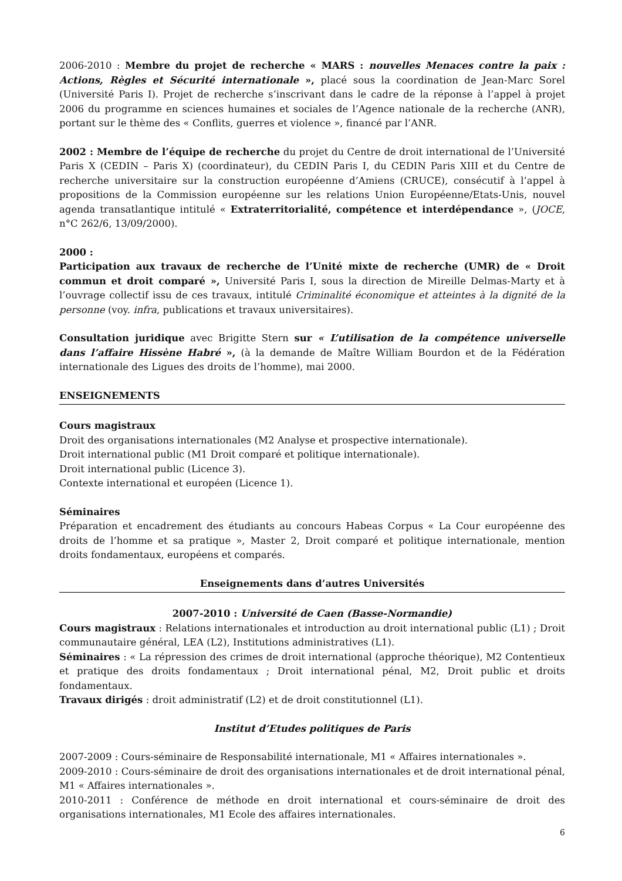2006-2010 : Membre du projet de recherche « MARS : nouvelles Menaces contre la paix : Actions, Règles et Sécurité internationale », placé sous la coordination de Jean-Marc Sorel (Université Paris I). Projet de recherche s’inscrivant dans le cadre de la réponse à l’appel à projet 2006 du programme en sciences humaines et sociales de l’Agence nationale de la recherche (ANR), portant sur le thème des « Conflits, guerres et violence », financé par l’ANR.
2002 : Membre de l’équipe de recherche du projet du Centre de droit international de l’Université Paris X (CEDIN – Paris X) (coordinateur), du CEDIN Paris I, du CEDIN Paris XIII et du Centre de recherche universitaire sur la construction européenne d’Amiens (CRUCE), consécutif à l’appel à propositions de la Commission européenne sur les relations Union Européenne/Etats-Unis, nouvel agenda transatlantique intitulé « Extraterritorialité, compétence et interdépendance », (JOCE, n°C 262/6, 13/09/2000).
2000 :
Participation aux travaux de recherche de l’Unité mixte de recherche (UMR) de « Droit commun et droit comparé », Université Paris I, sous la direction de Mireille Delmas-Marty et à l’ouvrage collectif issu de ces travaux, intitulé Criminalité économique et atteintes à la dignité de la personne (voy. infra, publications et travaux universitaires).
Consultation juridique avec Brigitte Stern sur « L’utilisation de la compétence universelle dans l’affaire Hissène Habré », (à la demande de Maître William Bourdon et de la Fédération internationale des Ligues des droits de l’homme), mai 2000.
ENSEIGNEMENTS
Cours magistraux
Droit des organisations internationales (M2 Analyse et prospective internationale).
Droit international public (M1 Droit comparé et politique internationale).
Droit international public (Licence 3).
Contexte international et européen (Licence 1).
Séminaires
Préparation et encadrement des étudiants au concours Habeas Corpus « La Cour européenne des droits de l’homme et sa pratique », Master 2, Droit comparé et politique internationale, mention droits fondamentaux, européens et comparés.
Enseignements dans d’autres Universités
2007-2010 : Université de Caen (Basse-Normandie)
Cours magistraux : Relations internationales et introduction au droit international public (L1) ; Droit communautaire général, LEA (L2), Institutions administratives (L1).
Séminaires : « La répression des crimes de droit international (approche théorique), M2 Contentieux et pratique des droits fondamentaux ; Droit international pénal, M2, Droit public et droits fondamentaux.
Travaux dirigés : droit administratif (L2) et de droit constitutionnel (L1).
Institut d’Etudes politiques de Paris
2007-2009 : Cours-séminaire de Responsabilité internationale, M1 « Affaires internationales ».
2009-2010 : Cours-séminaire de droit des organisations internationales et de droit international pénal, M1 « Affaires internationales ».
2010-2011 : Conférence de méthode en droit international et cours-séminaire de droit des organisations internationales, M1 Ecole des affaires internationales.
6